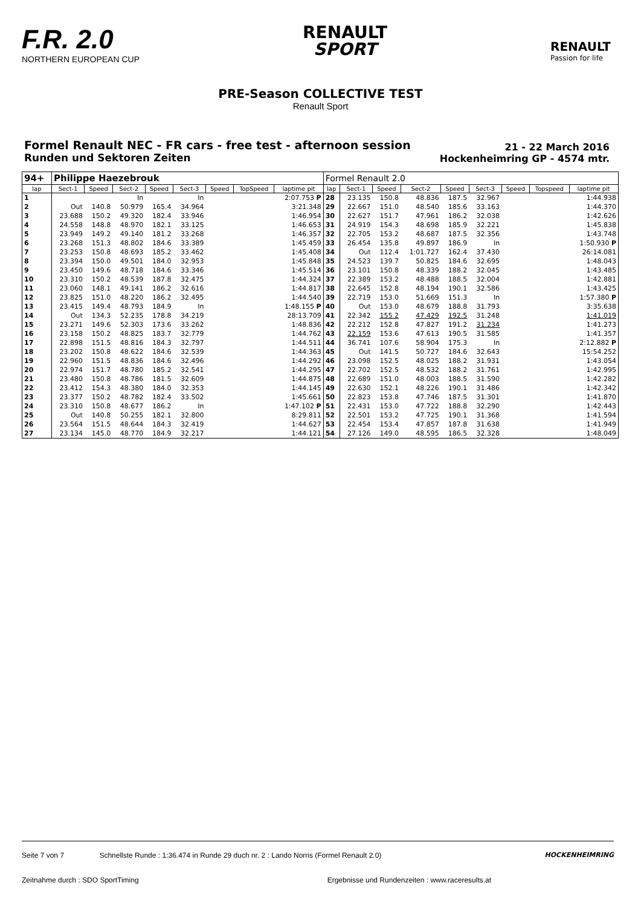F.R. 2.0
NORTHERN EUROPEAN CUP
RENAULT
SPORT
RENAULT
Passion for life
PRE-Season COLLECTIVE TEST
Renault Sport
Formel Renault NEC - FR cars - free test - afternoon session
Runden und Sektoren Zeiten
21 - 22 March 2016
Hockenheimring GP - 4574 mtr.
| 94+ | Philippe Haezebrouk | | | | | | | | Formel Renault 2.0 | | | | | | | | |
| lap | Sect-1 | Speed | Sect-2 | Speed | Sect-3 | Speed | TopSpeed | laptime pit | lap | Sect-1 | Speed | Sect-2 | Speed | Sect-3 | Speed | Topspeed | laptime pit |
| 1 | | | In | | In | | | 2:07.753 P | 28 | 23.135 | 150.8 | 48.836 | 187.5 | 32.967 | | | 1:44.938 |
| 2 | Out | 140.8 | 50.979 | 165.4 | 34.964 | | | 3:21.348 | 29 | 22.667 | 151.0 | 48.540 | 185.6 | 33.163 | | | 1:44.370 |
| 3 | 23.688 | 150.2 | 49.320 | 182.4 | 33.946 | | | 1:46.954 | 30 | 22.627 | 151.7 | 47.961 | 186.2 | 32.038 | | | 1:42.626 |
| 4 | 24.558 | 148.8 | 48.970 | 182.1 | 33.125 | | | 1:46.653 | 31 | 24.919 | 154.3 | 48.698 | 185.9 | 32.221 | | | 1:45.838 |
| 5 | 23.949 | 149.2 | 49.140 | 181.2 | 33.268 | | | 1:46.357 | 32 | 22.705 | 153.2 | 48.687 | 187.5 | 32.356 | | | 1:43.748 |
| 6 | 23.268 | 151.3 | 48.802 | 184.6 | 33.389 | | | 1:45.459 | 33 | 26.454 | 135.8 | 49.897 | 186.9 | In | | | 1:50.930 P |
| 7 | 23.253 | 150.8 | 48.693 | 185.2 | 33.462 | | | 1:45.408 | 34 | Out | 112.4 | 1:01.727 | 162.4 | 37.430 | | | 26:14.081 |
| 8 | 23.394 | 150.0 | 49.501 | 184.0 | 32.953 | | | 1:45.848 | 35 | 24.523 | 139.7 | 50.825 | 184.6 | 32.695 | | | 1:48.043 |
| 9 | 23.450 | 149.6 | 48.718 | 184.6 | 33.346 | | | 1:45.514 | 36 | 23.101 | 150.8 | 48.339 | 188.2 | 32.045 | | | 1:43.485 |
| 10 | 23.310 | 150.2 | 48.539 | 187.8 | 32.475 | | | 1:44.324 | 37 | 22.389 | 153.2 | 48.488 | 188.5 | 32.004 | | | 1:42.881 |
| 11 | 23.060 | 148.1 | 49.141 | 186.2 | 32.616 | | | 1:44.817 | 38 | 22.645 | 152.8 | 48.194 | 190.1 | 32.586 | | | 1:43.425 |
| 12 | 23.825 | 151.0 | 48.220 | 186.2 | 32.495 | | | 1:44.540 | 39 | 22.719 | 153.0 | 51.669 | 151.3 | In | | | 1:57.380 P |
| 13 | 23.415 | 149.4 | 48.793 | 184.9 | In | | | 1:48.155 P | 40 | Out | 153.0 | 48.679 | 188.8 | 31.793 | | | 3:35.638 |
| 14 | Out | 134.3 | 52.235 | 178.8 | 34.219 | | | 28:13.709 | 41 | 22.342 | 155.2 | 47.429 | 192.5 | 31.248 | | | 1:41.019 |
| 15 | 23.271 | 149.6 | 52.303 | 173.6 | 33.262 | | | 1:48.836 | 42 | 22.212 | 152.8 | 47.827 | 191.2 | 31.234 | | | 1:41.273 |
| 16 | 23.158 | 150.2 | 48.825 | 183.7 | 32.779 | | | 1:44.762 | 43 | 22.159 | 153.6 | 47.613 | 190.5 | 31.585 | | | 1:41.357 |
| 17 | 22.898 | 151.5 | 48.816 | 184.3 | 32.797 | | | 1:44.511 | 44 | 36.741 | 107.6 | 58.904 | 175.3 | In | | | 2:12.882 P |
| 18 | 23.202 | 150.8 | 48.622 | 184.6 | 32.539 | | | 1:44.363 | 45 | Out | 141.5 | 50.727 | 184.6 | 32.643 | | | 15:54.252 |
| 19 | 22.960 | 151.5 | 48.836 | 184.6 | 32.496 | | | 1:44.292 | 46 | 23.098 | 152.5 | 48.025 | 188.2 | 31.931 | | | 1:43.054 |
| 20 | 22.974 | 151.7 | 48.780 | 185.2 | 32.541 | | | 1:44.295 | 47 | 22.702 | 152.5 | 48.532 | 188.2 | 31.761 | | | 1:42.995 |
| 21 | 23.480 | 150.8 | 48.786 | 181.5 | 32.609 | | | 1:44.875 | 48 | 22.689 | 151.0 | 48.003 | 188.5 | 31.590 | | | 1:42.282 |
| 22 | 23.412 | 154.3 | 48.380 | 184.0 | 32.353 | | | 1:44.145 | 49 | 22.630 | 152.1 | 48.226 | 190.1 | 31.486 | | | 1:42.342 |
| 23 | 23.377 | 150.2 | 48.782 | 182.4 | 33.502 | | | 1:45.661 | 50 | 22.823 | 153.8 | 47.746 | 187.5 | 31.301 | | | 1:41.870 |
| 24 | 23.310 | 150.8 | 48.677 | 186.2 | In | | | 1:47.102 P | 51 | 22.431 | 153.0 | 47.722 | 188.8 | 32.290 | | | 1:42.443 |
| 25 | Out | 140.8 | 50.255 | 182.1 | 32.800 | | | 8:29.811 | 52 | 22.501 | 153.2 | 47.725 | 190.1 | 31.368 | | | 1:41.594 |
| 26 | 23.564 | 151.5 | 48.644 | 184.3 | 32.419 | | | 1:44.627 | 53 | 22.454 | 153.4 | 47.857 | 187.8 | 31.638 | | | 1:41.949 |
| 27 | 23.134 | 145.0 | 48.770 | 184.9 | 32.217 | | | 1:44.121 | 54 | 27.126 | 149.0 | 48.595 | 186.5 | 32.328 | | | 1:48.049 |
Seite 7 von 7 Schnellste Runde : 1:36.474 in Runde 29 duch nr. 2 : Lando Norris (Formel Renault 2.0) HOCKENHEIMRING
Zeitnahme durch : SDO SportTiming Ergebnisse und Rundenzeiten : www.raceresults.at